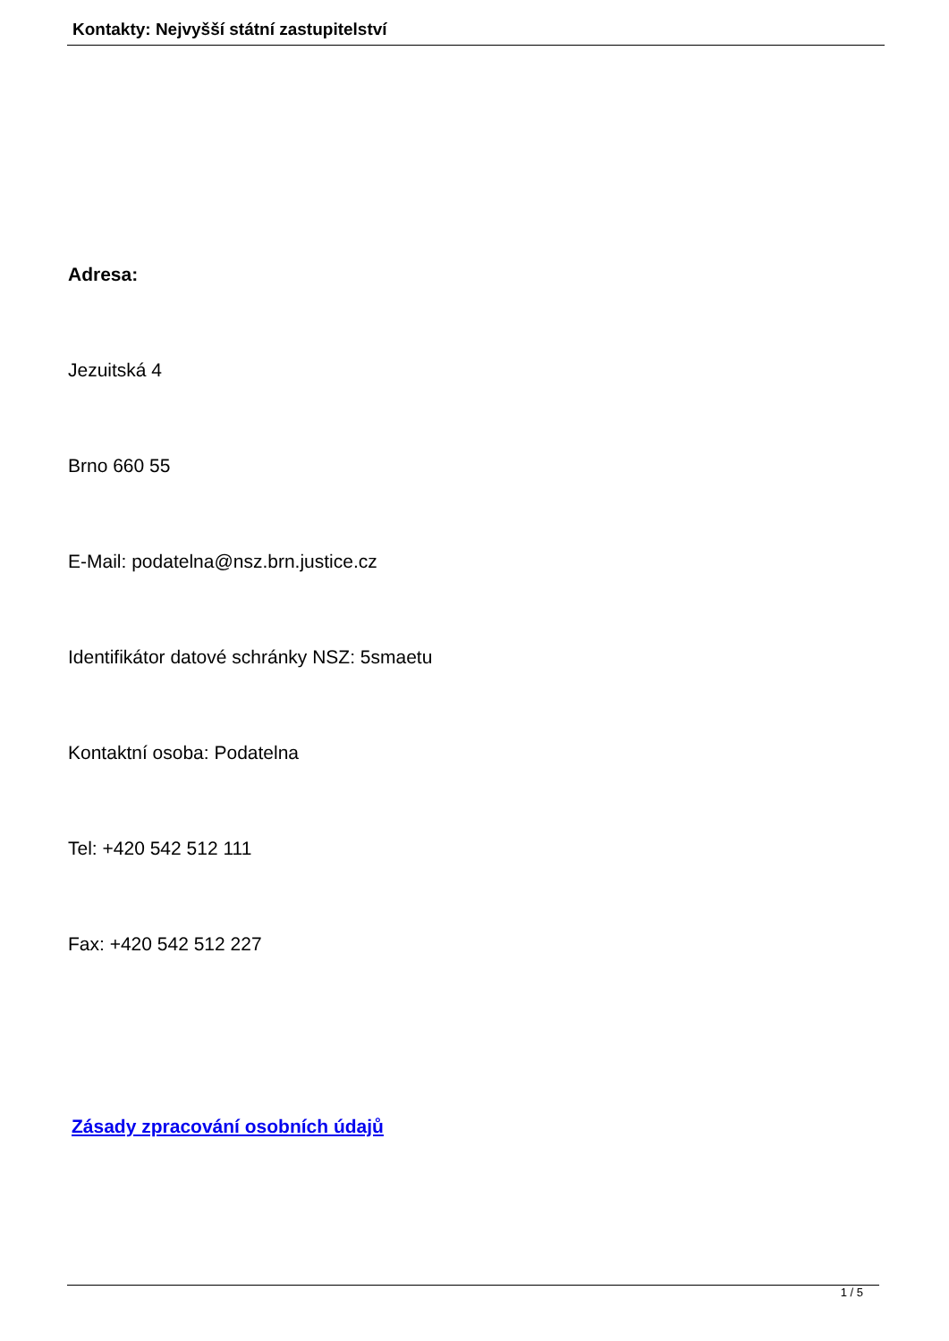Kontakty: Nejvyšší státní zastupitelství
Adresa:
Jezuitská 4
Brno 660 55
E-Mail: podatelna@nsz.brn.justice.cz
Identifikátor datové schránky NSZ: 5smaetu
Kontaktní osoba: Podatelna
Tel: +420 542 512 111
Fax: +420 542 512 227
Zásady zpracování osobních údajů
1 / 5